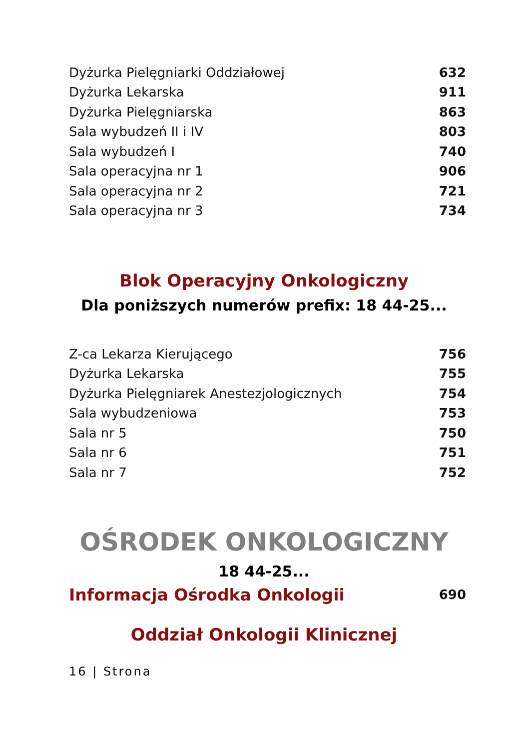| Dyżurka Pielęgniarki Oddziałowej | 632 |
| Dyżurka Lekarska | 911 |
| Dyżurka Pielęgniarska | 863 |
| Sala wybudzeń II i IV | 803 |
| Sala wybudzeń I | 740 |
| Sala operacyjna nr 1 | 906 |
| Sala operacyjna nr 2 | 721 |
| Sala operacyjna nr 3 | 734 |
Blok Operacyjny Onkologiczny
Dla poniższych numerów prefix: 18 44-25...
| Z-ca Lekarza Kierującego | 756 |
| Dyżurka Lekarska | 755 |
| Dyżurka Pielęgniarek Anestezjologicznych | 754 |
| Sala wybudzeniowa | 753 |
| Sala nr 5 | 750 |
| Sala nr 6 | 751 |
| Sala nr 7 | 752 |
OŚRODEK ONKOLOGICZNY
18 44-25...
| Informacja Ośrodka Onkologii | 690 |
Oddział Onkologii Klinicznej
16 | Strona